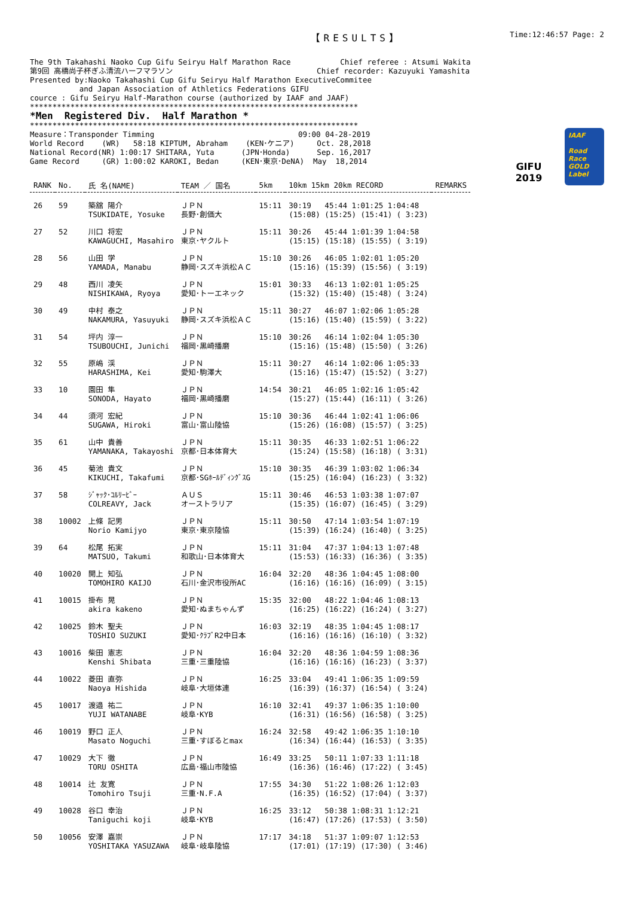【RESULTS】 Time:12:46:57 Page: 2
The 9th Takahashi Naoko Cup Gifu Seiryu Half Marathon Race           Chief referee : Atsumi Wakita
第9回 高橋尚子杯ぎふ清流ハーフマラソン                                Chief recorder: Kazuyuki Yamashita
Presented by:Naoko Takahashi Cup Gifu Seiryu Half Marathon ExecutiveCommitee
           and Japan Association of Athletics Federations GIFU
cource : Gifu Seiryu Half-Marathon course (authorized by IAAF and JAAF)
*************************************************************************
*Men  Registered Div.  Half Marathon *
*************************************************************************
Measure：Transponder Timming                                09:00 04-28-2019
World Record    (WR)   58:18 KIPTUM, Abraham    (KEN･ケニア)     Oct. 28,2018
National Record(NR) 1:00:17 SHITARA, Yuta      (JPN･Honda)      Sep. 16,2017
Game Record     (GR) 1:00:02 KAROKI, Bedan     (KEN･東京･DeNA)  May  18,2014
GIFU
2019
IAAF
Road Race GOLD Label
| RANK | No. | 氏 名(NAME) | TEAM ／ 国名 | 5km | 10km 15km 20km RECORD | REMARKS |
| --- | --- | --- | --- | --- | --- | --- |
| 26 | 59 | 築舘 陽介 TSUKIDATE, Yosuke | ＪＰＮ 長野･創価大 | 15:11 | 30:19 45:44 1:01:25 1:04:48 (15:08) (15:25) (15:41) ( 3:23) | |
| 27 | 52 | 川口 将宏 KAWAGUCHI, Masahiro | ＪＰＮ 東京･ヤクルト | 15:11 | 30:26 45:44 1:01:39 1:04:58 (15:15) (15:18) (15:55) ( 3:19) | |
| 28 | 56 | 山田 学 YAMADA, Manabu | ＪＰＮ 静岡･スズキ浜松ＡＣ | 15:10 | 30:26 46:05 1:02:01 1:05:20 (15:16) (15:39) (15:56) ( 3:19) | |
| 29 | 48 | 西川 凌矢 NISHIKAWA, Ryoya | ＪＰＮ 愛知･トーエネック | 15:01 | 30:33 46:13 1:02:01 1:05:25 (15:32) (15:40) (15:48) ( 3:24) | |
| 30 | 49 | 中村 泰之 NAKAMURA, Yasuyuki | ＪＰＮ 静岡･スズキ浜松ＡＣ | 15:11 | 30:27 46:07 1:02:06 1:05:28 (15:16) (15:40) (15:59) ( 3:22) | |
| 31 | 54 | 坪内 淳一 TSUBOUCHI, Junichi | ＪＰＮ 福岡･黒崎播磨 | 15:10 | 30:26 46:14 1:02:04 1:05:30 (15:16) (15:48) (15:50) ( 3:26) | |
| 32 | 55 | 原嶋 渓 HARASHIMA, Kei | ＪＰＮ 愛知･駒澤大 | 15:11 | 30:27 46:14 1:02:06 1:05:33 (15:16) (15:47) (15:52) ( 3:27) | |
| 33 | 10 | 園田 隼 SONODA, Hayato | ＪＰＮ 福岡･黒崎播磨 | 14:54 | 30:21 46:05 1:02:16 1:05:42 (15:27) (15:44) (16:11) ( 3:26) | |
| 34 | 44 | 須河 宏紀 SUGAWA, Hiroki | ＪＰＮ 富山･富山陸協 | 15:10 | 30:36 46:44 1:02:41 1:06:06 (15:26) (16:08) (15:57) ( 3:25) | |
| 35 | 61 | 山中 貴善 YAMANAKA, Takayoshi | ＪＰＮ 京都･日本体育大 | 15:11 | 30:35 46:33 1:02:51 1:06:22 (15:24) (15:58) (16:18) ( 3:31) | |
| 36 | 45 | 菊池 貴文 KIKUCHI, Takafumi | ＪＰＮ 京都･SGﾎｰﾙﾃﾞｨﾝｸﾞｽG | 15:10 | 30:35 46:39 1:03:02 1:06:34 (15:25) (16:04) (16:23) ( 3:32) | |
| 37 | 58 | ｼﾞｬｯｸ･ｺﾙﾘｰﾋﾞｰ COLREAVY, Jack | ＡＵＳ オーストラリア | 15:11 | 30:46 46:53 1:03:38 1:07:07 (15:35) (16:07) (16:45) ( 3:29) | |
| 38 | 10002 | 上條 記男 Norio Kamijyo | ＪＰＮ 東京･東京陸協 | 15:11 | 30:50 47:14 1:03:54 1:07:19 (15:39) (16:24) (16:40) ( 3:25) | |
| 39 | 64 | 松尾 拓実 MATSUO, Takumi | ＪＰＮ 和歌山･日本体育大 | 15:11 | 31:04 47:37 1:04:13 1:07:48 (15:53) (16:33) (16:36) ( 3:35) | |
| 40 | 10020 | 開上 知弘 TOMOHIRO KAIJO | ＪＰＮ 石川･金沢市役所AC | 16:04 | 32:20 48:36 1:04:45 1:08:00 (16:16) (16:16) (16:09) ( 3:15) | |
| 41 | 10015 | 掛布 晃 akira kakeno | ＪＰＮ 愛知･ぬまちゃんず | 15:35 | 32:00 48:22 1:04:46 1:08:13 (16:25) (16:22) (16:24) ( 3:27) | |
| 42 | 10025 | 鈴木 聖夫 TOSHIO SUZUKI | ＪＰＮ 愛知･ｸﾗﾌﾞR2中日本 | 16:03 | 32:19 48:35 1:04:45 1:08:17 (16:16) (16:16) (16:10) ( 3:32) | |
| 43 | 10016 | 柴田 憲志 Kenshi Shibata | ＪＰＮ 三重･三重陸協 | 16:04 | 32:20 48:36 1:04:59 1:08:36 (16:16) (16:16) (16:23) ( 3:37) | |
| 44 | 10022 | 菱田 直弥 Naoya Hishida | ＪＰＮ 岐阜･大垣体連 | 16:25 | 33:04 49:41 1:06:35 1:09:59 (16:39) (16:37) (16:54) ( 3:24) | |
| 45 | 10017 | 渡邉 祐二 YUJI WATANABE | ＪＰＮ 岐阜･KYB | 16:10 | 32:41 49:37 1:06:35 1:10:00 (16:31) (16:56) (16:58) ( 3:25) | |
| 46 | 10019 | 野口 正人 Masato Noguchi | ＪＰＮ 三重･すぼるとmax | 16:24 | 32:58 49:42 1:06:35 1:10:10 (16:34) (16:44) (16:53) ( 3:35) | |
| 47 | 10029 | 大下 徹 TORU OSHITA | ＪＰＮ 広島･福山市陸協 | 16:49 | 33:25 50:11 1:07:33 1:11:18 (16:36) (16:46) (17:22) ( 3:45) | |
| 48 | 10014 | 辻 友寛 Tomohiro Tsuji | ＪＰＮ 三重･N.F.A | 17:55 | 34:30 51:22 1:08:26 1:12:03 (16:35) (16:52) (17:04) ( 3:37) | |
| 49 | 10028 | 谷口 幸治 Taniguchi koji | ＪＰＮ 岐阜･KYB | 16:25 | 33:12 50:38 1:08:31 1:12:21 (16:47) (17:26) (17:53) ( 3:50) | |
| 50 | 10056 | 安澤 嘉崇 YOSHITAKA YASUZAWA | ＪＰＮ 岐阜･岐阜陸協 | 17:17 | 34:18 51:37 1:09:07 1:12:53 (17:01) (17:19) (17:30) ( 3:46) | |